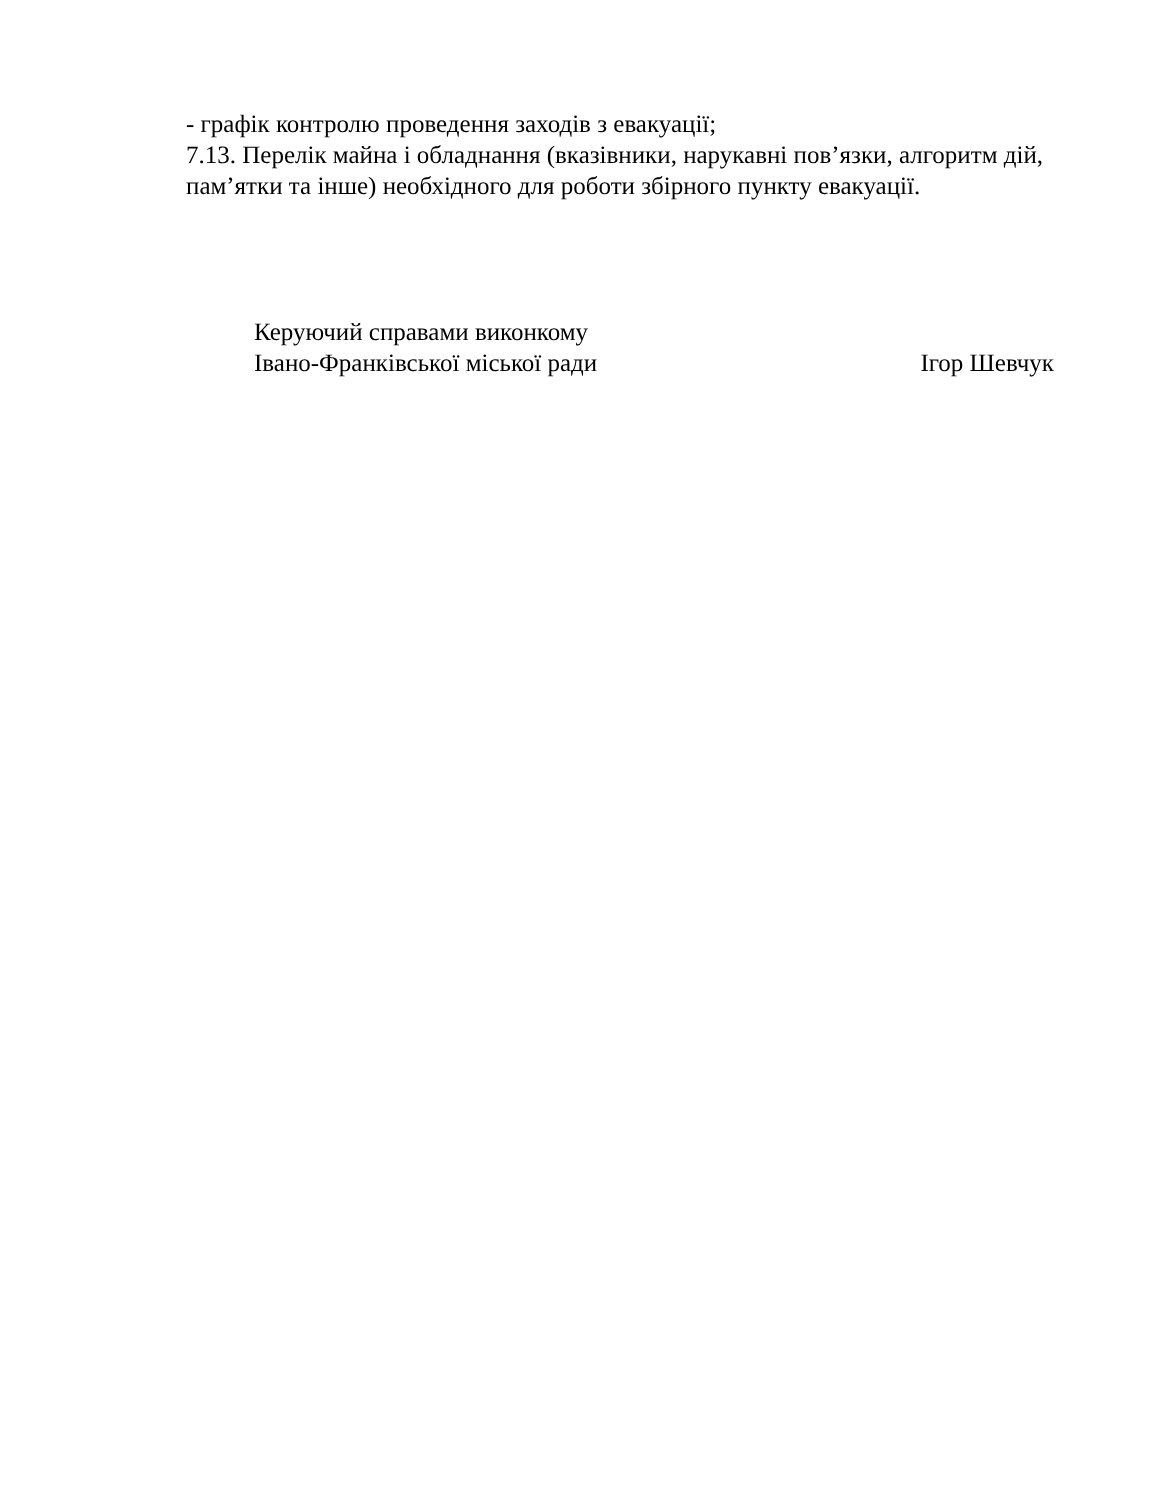- графік контролю проведення заходів з евакуації;
7.13. Перелік майна і обладнання (вказівники, нарукавні пов’язки, алгоритм дій, пам’ятки та інше) необхідного для роботи збірного пункту евакуації.
Керуючий справами виконкому
Івано-Франківської міської ради
Ігор Шевчук